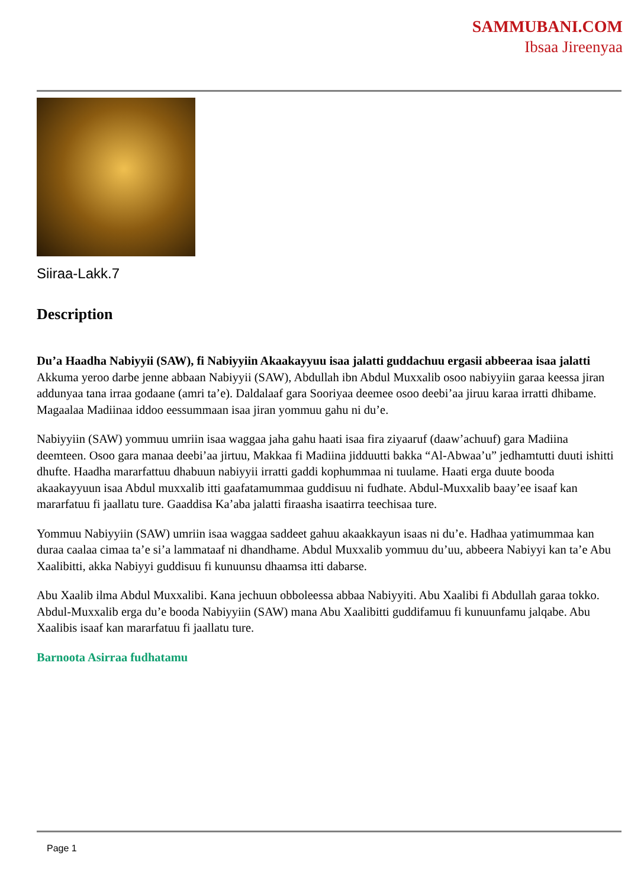SAMMUBANI.COM
Ibsaa Jireenyaa
Siiraa-Lakk.7
Description
Du’a Haadha Nabiyyii (SAW), fi Nabiyyiin Akaakayyuu isaa jalatti guddachuu ergasii abbeeraa isaa jalatti
Akkuma yeroo darbe jenne abbaan Nabiyyii (SAW), Abdullah ibn Abdul Muxxalib osoo nabiyyiin garaa keessa jiran addunyaa tana irraa godaane (amri ta’e). Daldalaaf gara Sooriyaa deemee osoo deebi’aa jiruu karaa irratti dhibame. Magaalaa Madiinaa iddoo eessummaan isaa jiran yommuu gahu ni du’e.
Nabiyyiin (SAW) yommuu umriin isaa waggaa jaha gahu haati isaa fira ziyaaruf (daaw’achuuf) gara Madiina deemteen. Osoo gara manaa deebi’aa jirtuu, Makkaa fi Madiina jidduutti bakka “Al-Abwaa’u” jedhamtutti duuti ishitti dhufte. Haadha mararfattuu dhabuun nabiyyii irratti gaddi kophummaa ni tuulame. Haati erga duute booda akaakayyuun isaa Abdul muxxalib itti gaafatamummaa guddisuu ni fudhate. Abdul-Muxxalib baay’ee isaaf kan mararfatuu fi jaallatu ture. Gaaddisa Ka’aba jalatti firaasha isaatirra teechisaa ture.
Yommuu Nabiyyiin (SAW) umriin isaa waggaa saddeet gahuu akaakkayun isaas ni du’e. Hadhaa yatimummaa kan duraa caalaa cimaa ta’e si’a lammataaf ni dhandhame. Abdul Muxxalib yommuu du’uu, abbeera Nabiyyi kan ta’e Abu Xaalibitti, akka Nabiyyi guddisuu fi kunuunsu dhaamsa itti dabarse.
Abu Xaalib ilma Abdul Muxxalibi. Kana jechuun obboleessa abbaa Nabiyyiti. Abu Xaalibi fi Abdullah garaa tokko. Abdul-Muxxalib erga du’e booda Nabiyyiin (SAW) mana Abu Xaalibitti guddifamuu fi kunuunfamu jalqabe. Abu Xaalibis isaaf kan mararfatuu fi jaallatu ture.
Barnoota Asirraa fudhatamu
Page 1